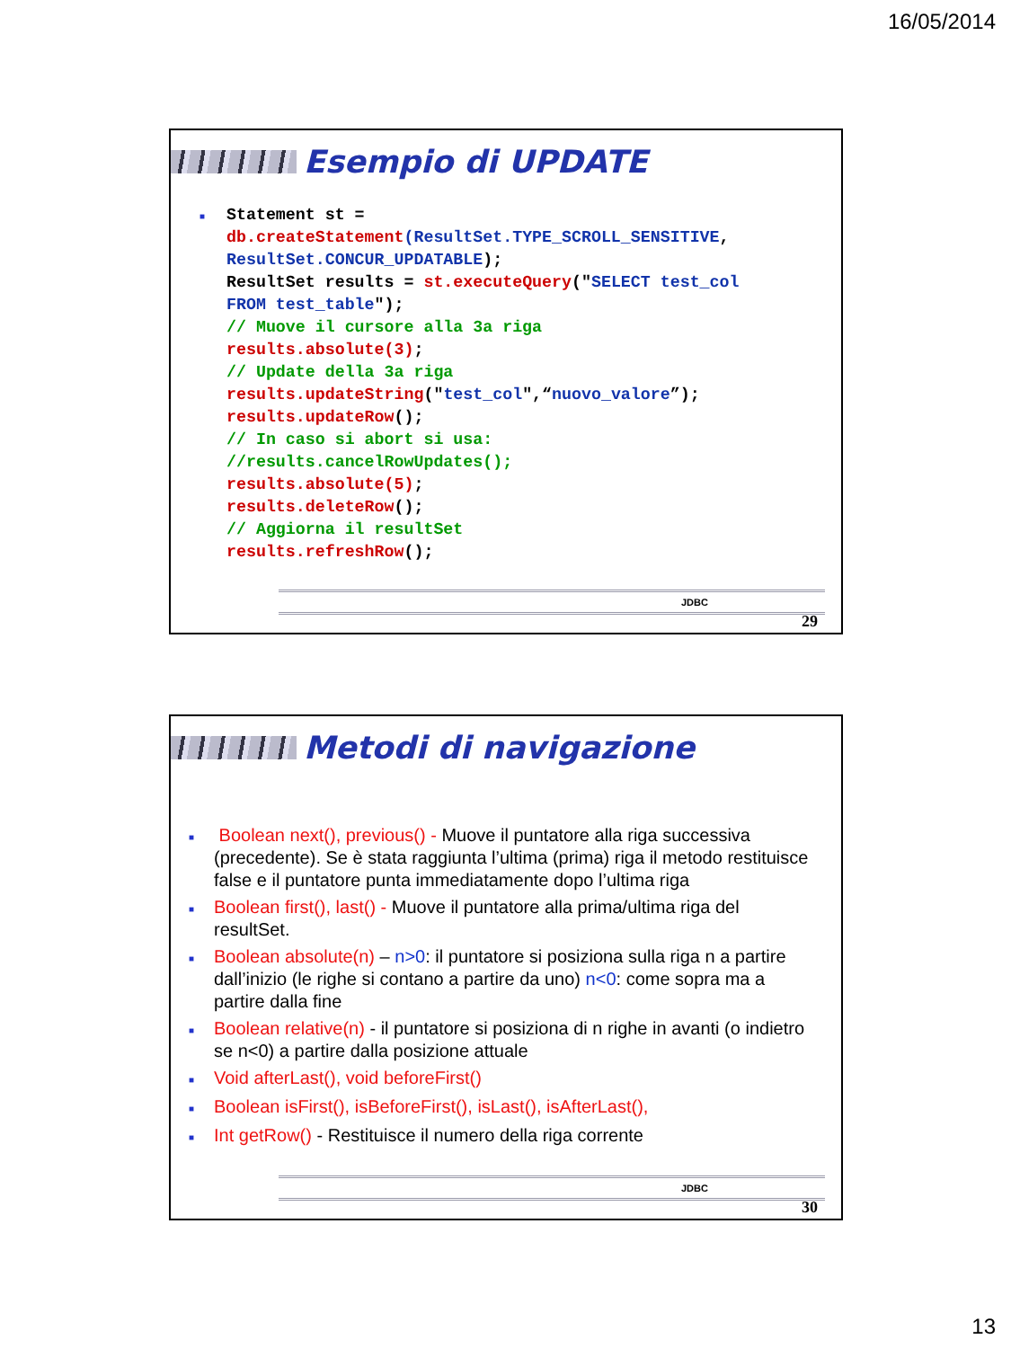16/05/2014
Esempio di UPDATE
■
Statement st =
db.createStatement(ResultSet.TYPE_SCROLL_SENSITIVE,
ResultSet.CONCUR_UPDATABLE);
ResultSet results = st.executeQuery("SELECT test_col
FROM test_table");
// Muove il cursore alla 3a riga
results.absolute(3);
// Update della 3a riga
results.updateString("test_col",“nuovo_valore”);
results.updateRow();
// In caso si abort si usa:
//results.cancelRowUpdates();
results.absolute(5);
results.deleteRow();
// Aggiorna il resultSet
results.refreshRow();
JDBC
29
Metodi di navigazione
■ Boolean next(), previous() - Muove il puntatore alla riga successiva (precedente). Se è stata raggiunta l’ultima (prima) riga il metodo restituisce false e il puntatore punta immediatamente dopo l’ultima riga
■ Boolean first(), last() - Muove il puntatore alla prima/ultima riga del resultSet.
■ Boolean absolute(n) – n>0: il puntatore si posiziona sulla riga n a partire dall’inizio (le righe si contano a partire da uno) n<0: come sopra ma a partire dalla fine
■ Boolean relative(n) - il puntatore si posiziona di n righe in avanti (o indietro se n<0) a partire dalla posizione attuale
■ Void afterLast(), void beforeFirst()
■ Boolean isFirst(), isBeforeFirst(), isLast(), isAfterLast(),
■ Int getRow() - Restituisce il numero della riga corrente
JDBC
30
13